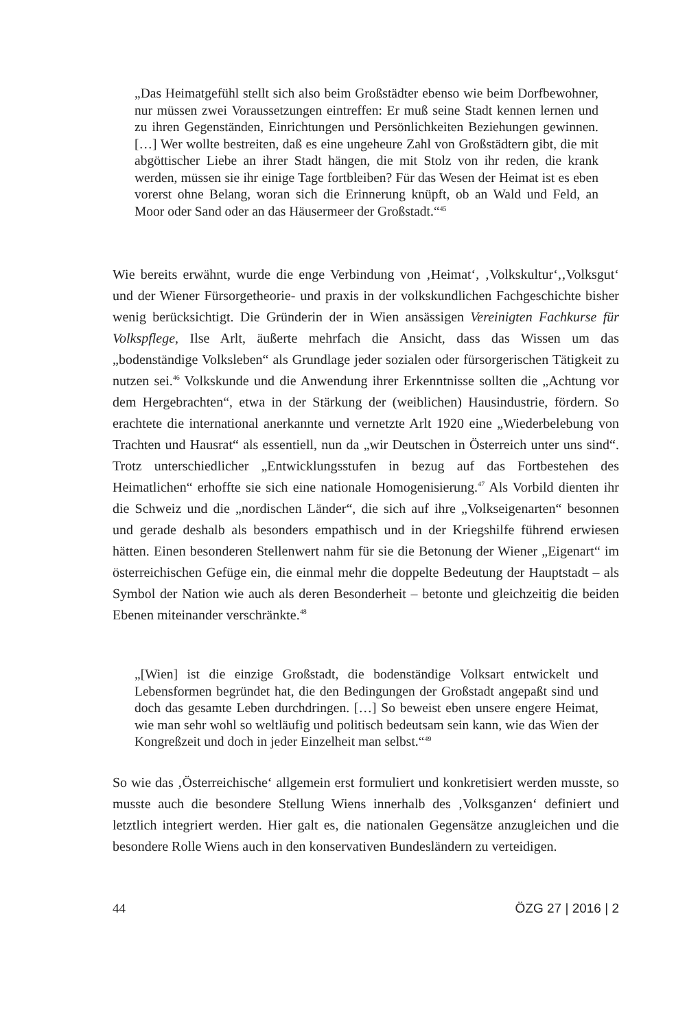„Das Heimatgefühl stellt sich also beim Großstädter ebenso wie beim Dorfbewohner, nur müssen zwei Voraussetzungen eintreffen: Er muß seine Stadt kennen lernen und zu ihren Gegenständen, Einrichtungen und Persönlichkeiten Beziehungen gewinnen. […] Wer wollte bestreiten, daß es eine ungeheure Zahl von Großstädtern gibt, die mit abgöttischer Liebe an ihrer Stadt hängen, die mit Stolz von ihr reden, die krank werden, müssen sie ihr einige Tage fortbleiben? Für das Wesen der Heimat ist es eben vorerst ohne Belang, woran sich die Erinnerung knüpft, ob an Wald und Feld, an Moor oder Sand oder an das Häusermeer der Großstadt.“<sup>45</sup>
Wie bereits erwähnt, wurde die enge Verbindung von ‚Heimat‘, ‚Volkskultur‘,‚Volksgut‘ und der Wiener Fürsorgetheorie- und praxis in der volkskundlichen Fachgeschichte bisher wenig berücksichtigt. Die Gründerin der in Wien ansässigen Vereinigten Fachkurse für Volkspflege, Ilse Arlt, äußerte mehrfach die Ansicht, dass das Wissen um das „bodenständige Volksleben“ als Grundlage jeder sozialen oder fürsorgerischen Tätigkeit zu nutzen sei.<sup>46</sup> Volkskunde und die Anwendung ihrer Erkenntnisse sollten die „Achtung vor dem Hergebrachten“, etwa in der Stärkung der (weiblichen) Hausindustrie, fördern. So erachtete die international anerkannte und vernetzte Arlt 1920 eine „Wiederbelebung von Trachten und Hausrat“ als essentiell, nun da „wir Deutschen in Österreich unter uns sind“. Trotz unterschiedlicher „Entwicklungsstufen in bezug auf das Fortbestehen des Heimatlichen“ erhoffte sie sich eine nationale Homogenisierung.<sup>47</sup> Als Vorbild dienten ihr die Schweiz und die „nordischen Länder“, die sich auf ihre „Volkseigenarten“ besonnen und gerade deshalb als besonders empathisch und in der Kriegshilfe führend erwiesen hätten. Einen besonderen Stellenwert nahm für sie die Betonung der Wiener „Eigenart“ im österreichischen Gefüge ein, die einmal mehr die doppelte Bedeutung der Hauptstadt – als Symbol der Nation wie auch als deren Besonderheit – betonte und gleichzeitig die beiden Ebenen miteinander verschränkte.<sup>48</sup>
„[Wien] ist die einzige Großstadt, die bodenständige Volksart entwickelt und Lebensformen begründet hat, die den Bedingungen der Großstadt angepaßt sind und doch das gesamte Leben durchdringen. […] So beweist eben unsere engere Heimat, wie man sehr wohl so weltläufig und politisch bedeutsam sein kann, wie das Wien der Kongreßzeit und doch in jeder Einzelheit man selbst.“<sup>49</sup>
So wie das ‚Österreichische‘ allgemein erst formuliert und konkretisiert werden musste, so musste auch die besondere Stellung Wiens innerhalb des ‚Volksganzen‘ definiert und letztlich integriert werden. Hier galt es, die nationalen Gegensätze anzugleichen und die besondere Rolle Wiens auch in den konservativen Bundesländern zu verteidigen.
44 ÖZG 27 | 2016 | 2